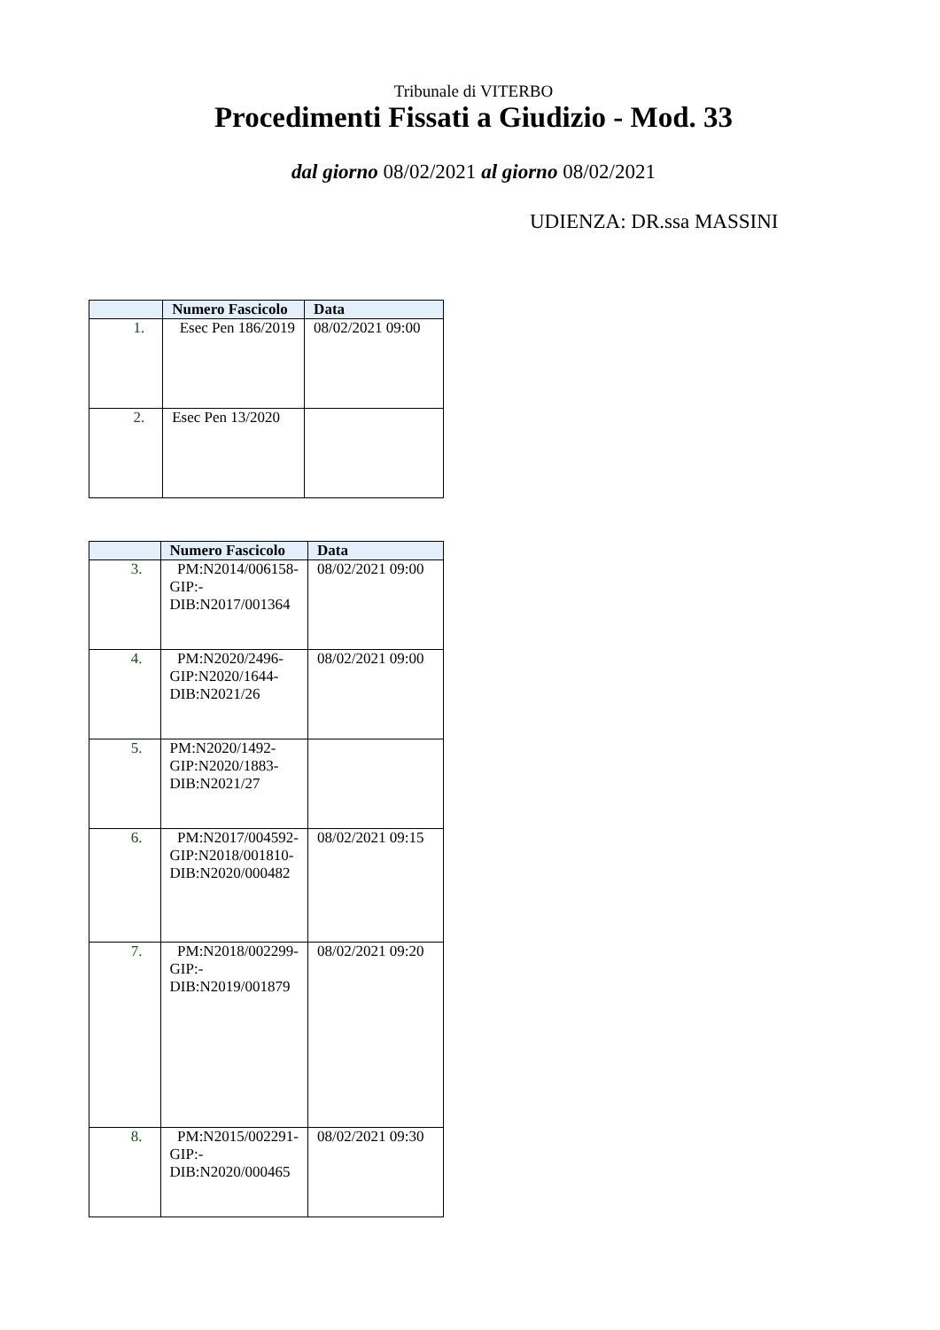Tribunale di VITERBO
Procedimenti Fissati a Giudizio - Mod. 33
dal giorno 08/02/2021 al giorno 08/02/2021
UDIENZA: DR.ssa MASSINI
| | Numero Fascicolo | Data |
| --- | --- | --- |
| 1. | Esec Pen 186/2019 | 08/02/2021 09:00 |
| 2. | Esec Pen 13/2020 | |
| | Numero Fascicolo | Data |
| --- | --- | --- |
| 3. | PM:N2014/006158- GIP:- DIB:N2017/001364 | 08/02/2021 09:00 |
| 4. | PM:N2020/2496- GIP:N2020/1644- DIB:N2021/26 | 08/02/2021 09:00 |
| 5. | PM:N2020/1492- GIP:N2020/1883- DIB:N2021/27 | |
| 6. | PM:N2017/004592- GIP:N2018/001810- DIB:N2020/000482 | 08/02/2021 09:15 |
| 7. | PM:N2018/002299- GIP:- DIB:N2019/001879 | 08/02/2021 09:20 |
| 8. | PM:N2015/002291- GIP:- DIB:N2020/000465 | 08/02/2021 09:30 |